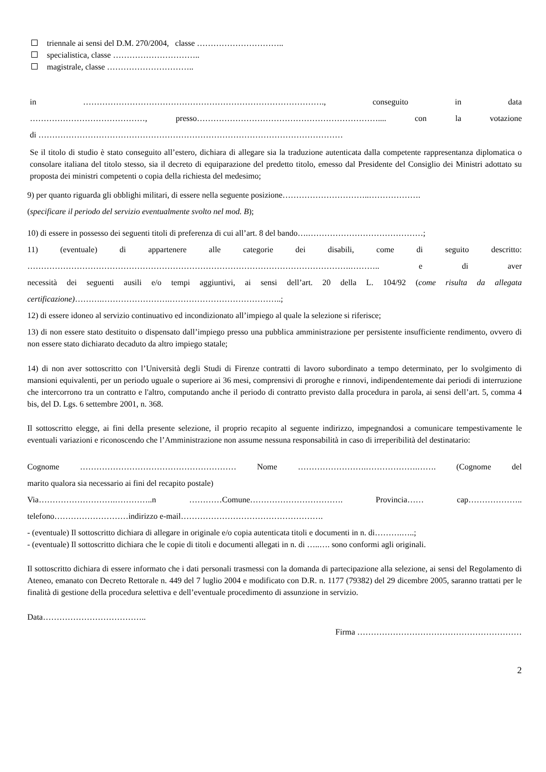triennale ai sensi del D.M. 270/2004, classe …………………………..
specialistica, classe …………………………..
magistrale, classe …………………………..
in ……………………………………………………………………………., conseguito in data
……………………………………, presso………………………………………………………….... con la votazione
di …………………………………………………………………………………………………
Se il titolo di studio è stato conseguito all’estero, dichiara di allegare sia la traduzione autenticata dalla competente rappresentanza diplomatica o consolare italiana del titolo stesso, sia il decreto di equiparazione del predetto titolo, emesso dal Presidente del Consiglio dei Ministri adottato su proposta dei ministri competenti o copia della richiesta del medesimo;
9) per quanto riguarda gli obblighi militari, di essere nella seguente posizione…………………………..……………….
(specificare il periodo del servizio eventualmente svolto nel mod. B);
10) di essere in possesso dei seguenti titoli di preferenza di cui all’art. 8 del bando….……………………………………;
11) (eventuale) di appartenere alle categorie dei disabili, come di seguito descritto:
……………………………………………………………………………………………………….……….. e di aver
necessità dei seguenti ausili e/o tempi aggiuntivi, ai sensi dell’art. 20 della L. 104/92 (come risulta da allegata
certificazione)……….…………………….…………………………………..;
12) di essere idoneo al servizio continuativo ed incondizionato all’impiego al quale la selezione si riferisce;
13) di non essere stato destituito o dispensato dall’impiego presso una pubblica amministrazione per persistente insufficiente rendimento, ovvero di non essere stato dichiarato decaduto da altro impiego statale;
14) di non aver sottoscritto con l’Università degli Studi di Firenze contratti di lavoro subordinato a tempo determinato, per lo svolgimento di mansioni equivalenti, per un periodo uguale o superiore ai 36 mesi, comprensivi di proroghe e rinnovi, indipendentemente dai periodi di interruzione che intercorrono tra un contratto e l'altro, computando anche il periodo di contratto previsto dalla procedura in parola, ai sensi dell’art. 5, comma 4 bis, del D. Lgs. 6 settembre 2001, n. 368.
Il sottoscritto elegge, ai fini della presente selezione, il proprio recapito al seguente indirizzo, impegnandosi a comunicare tempestivamente le eventuali variazioni e riconoscendo che l’Amministrazione non assume nessuna responsabilità in caso di irreperibilità del destinatario:
Cognome ………………………………………………… Nome …………………….……………….……. (Cognome del
marito qualora sia necessario ai fini del recapito postale)
Via……………………….…………..n …………Comune……………………………. Provincia…… cap………………..
telefono………………………indirizzo e-mail…………………………………………….
- (eventuale) Il sottoscritto dichiara di allegare in originale e/o copia autenticata titoli e documenti in n. di……….…..;
- (eventuale) Il sottoscritto dichiara che le copie di titoli e documenti allegati in n. di …..…. sono conformi agli originali.
Il sottoscritto dichiara di essere informato che i dati personali trasmessi con la domanda di partecipazione alla selezione, ai sensi del Regolamento di Ateneo, emanato con Decreto Rettorale n. 449 del 7 luglio 2004 e modificato con D.R. n. 1177 (79382) del 29 dicembre 2005, saranno trattati per le finalità di gestione della procedura selettiva e dell’eventuale procedimento di assunzione in servizio.
Data………………………………..
Firma ……………………………………………………
2